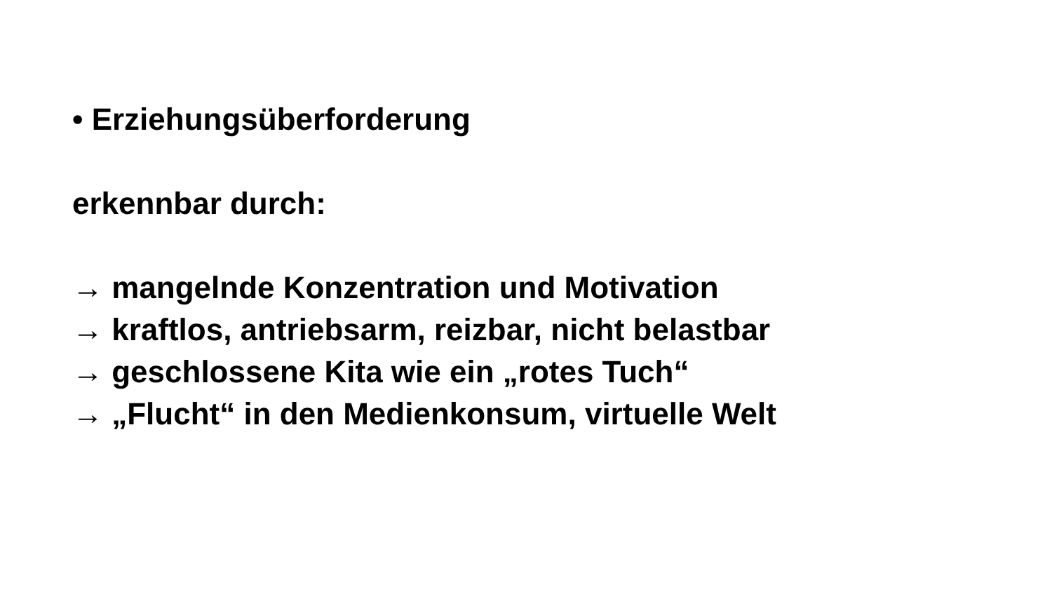• Erziehungsüberforderung
erkennbar durch:
→ mangelnde Konzentration und Motivation
→ kraftlos, antriebsarm, reizbar, nicht belastbar
→ geschlossene Kita wie ein „rotes Tuch“
→ „Flucht“ in den Medienkonsum, virtuelle Welt